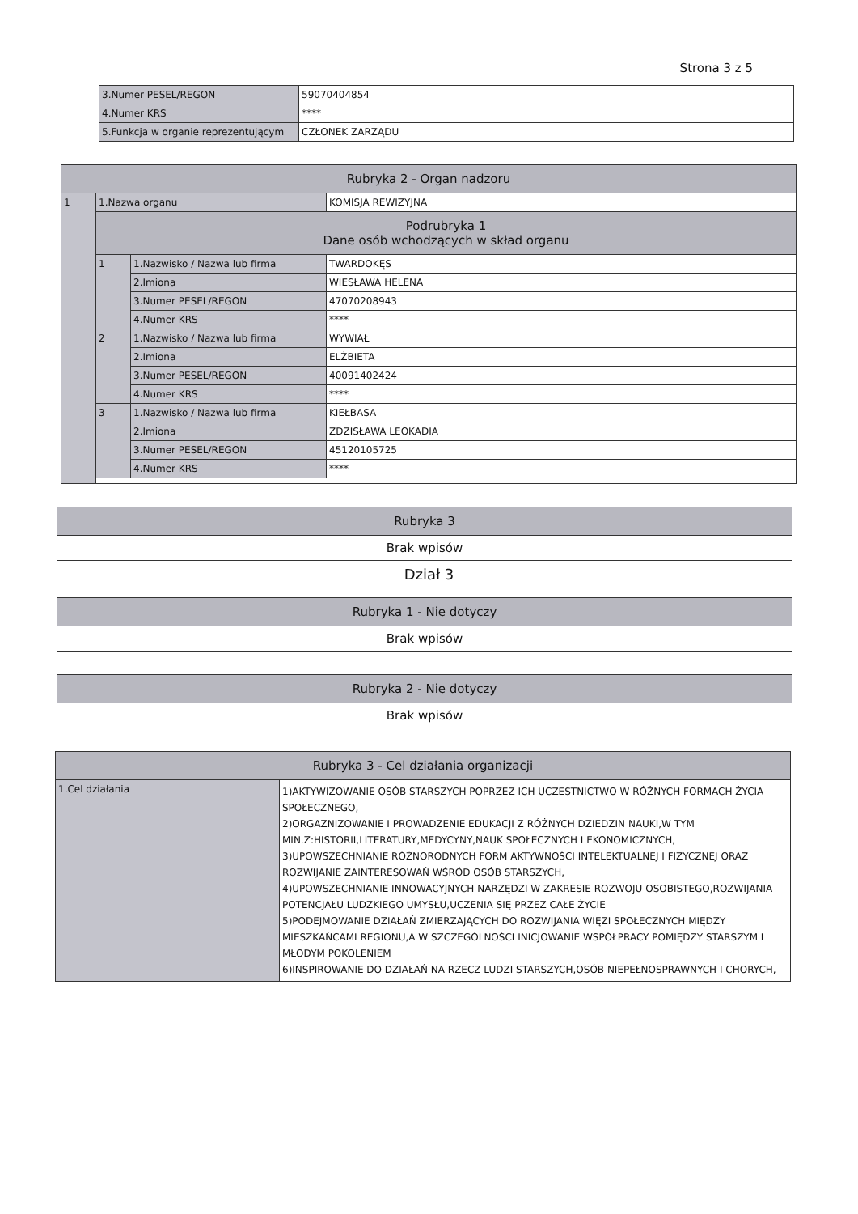Strona 3 z 5
| 3.Numer PESEL/REGON | 59070404854 |
| 4.Numer KRS | **** |
| 5.Funkcja w organie reprezentującym | CZŁONEK ZARZĄDU |
| Rubryka 2 - Organ nadzoru | | | |
| --- | --- | --- | --- |
| 1 | 1.Nazwa organu | | KOMISJA REWIZYJNA |
| | Podrubryka 1 Dane osób wchodzących w skład organu | | |
| | 1 | 1.Nazwisko / Nazwa lub firma | TWARDOKĘS |
| | | 2.Imiona | WIESŁAWA HELENA |
| | | 3.Numer PESEL/REGON | 47070208943 |
| | | 4.Numer KRS | **** |
| | 2 | 1.Nazwisko / Nazwa lub firma | WYWIAŁ |
| | | 2.Imiona | ELŻBIETA |
| | | 3.Numer PESEL/REGON | 40091402424 |
| | | 4.Numer KRS | **** |
| | 3 | 1.Nazwisko / Nazwa lub firma | KIEŁBASA |
| | | 2.Imiona | ZDZISŁAWA LEOKADIA |
| | | 3.Numer PESEL/REGON | 45120105725 |
| | | 4.Numer KRS | **** |
| Rubryka 3 |
| --- |
| Brak wpisów |
Dział 3
| Rubryka 1 - Nie dotyczy |
| --- |
| Brak wpisów |
| Rubryka 2 - Nie dotyczy |
| --- |
| Brak wpisów |
| Rubryka 3 - Cel działania organizacji | |
| --- | --- |
| 1.Cel działania | 1)AKTYWIZOWANIE OSÓB STARSZYCH POPRZEZ ICH UCZESTNICTWO W RÓŻNYCH FORMACH ŻYCIA SPOŁECZNEGO, 2)ORGAZNIZOWANIE I PROWADZENIE EDUKACJI Z RÓŻNYCH DZIEDZIN NAUKI,W TYM MIN.Z:HISTORII,LITERATURY,MEDYCYNY,NAUK SPOŁECZNYCH I EKONOMICZNYCH, 3)UPOWSZECHNIANIE RÓŻNORODNYCH FORM AKTYWNOŚCI INTELEKTUALNEJ I FIZYCZNEJ ORAZ ROZWIJANIE ZAINTERESOWAŃ WŚRÓD OSÓB STARSZYCH, 4)UPOWSZECHNIANIE INNOWACYJNYCH NARZĘDZI W ZAKRESIE ROZWOJU OSOBISTEGO,ROZWIJANIA POTENCJAŁU LUDZKIEGO UMYSŁU,UCZENIA SIĘ PRZEZ CAŁE ŻYCIE 5)PODEJMOWANIE DZIAŁAŃ ZMIERZAJĄCYCH DO ROZWIJANIA WIĘZI SPOŁECZNYCH MIĘDZY MIESZKAŃCAMI REGIONU,A W SZCZEGÓLNOŚCI INICJOWANIE WSPÓŁPRACY POMIĘDZY STARSZYM I MŁODYM POKOLENIEM 6)INSPIROWANIE DO DZIAŁAŃ NA RZECZ LUDZI STARSZYCH,OSÓB NIEPEŁNOSPRAWNYCH I CHORYCH, |